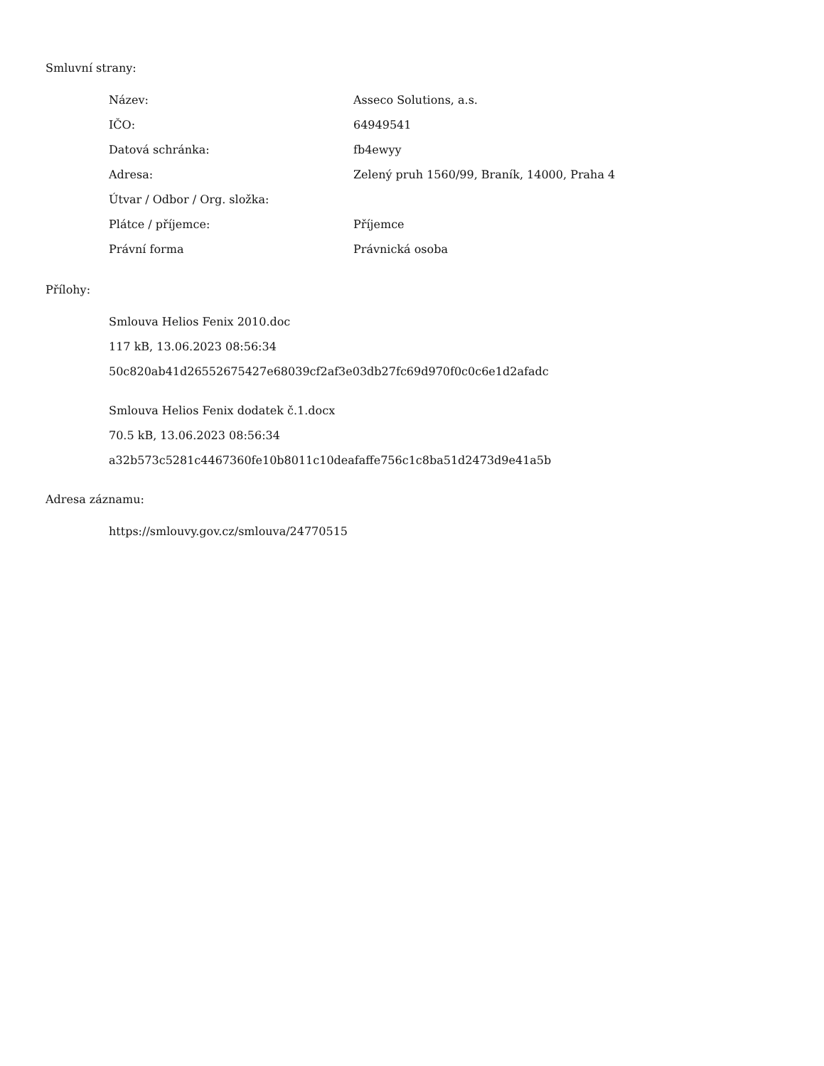Smluvní strany:
| Název: | Asseco Solutions, a.s. |
| IČO: | 64949541 |
| Datová schránka: | fb4ewyy |
| Adresa: | Zelený pruh 1560/99, Braník, 14000, Praha 4 |
| Útvar / Odbor / Org. složka: | |
| Plátce / příjemce: | Příjemce |
| Právní forma | Právnická osoba |
Přílohy:
Smlouva Helios Fenix 2010.doc
117 kB, 13.06.2023 08:56:34
50c820ab41d26552675427e68039cf2af3e03db27fc69d970f0c0c6e1d2afadc
Smlouva Helios Fenix dodatek č.1.docx
70.5 kB, 13.06.2023 08:56:34
a32b573c5281c4467360fe10b8011c10deafaffe756c1c8ba51d2473d9e41a5b
Adresa záznamu:
https://smlouvy.gov.cz/smlouva/24770515